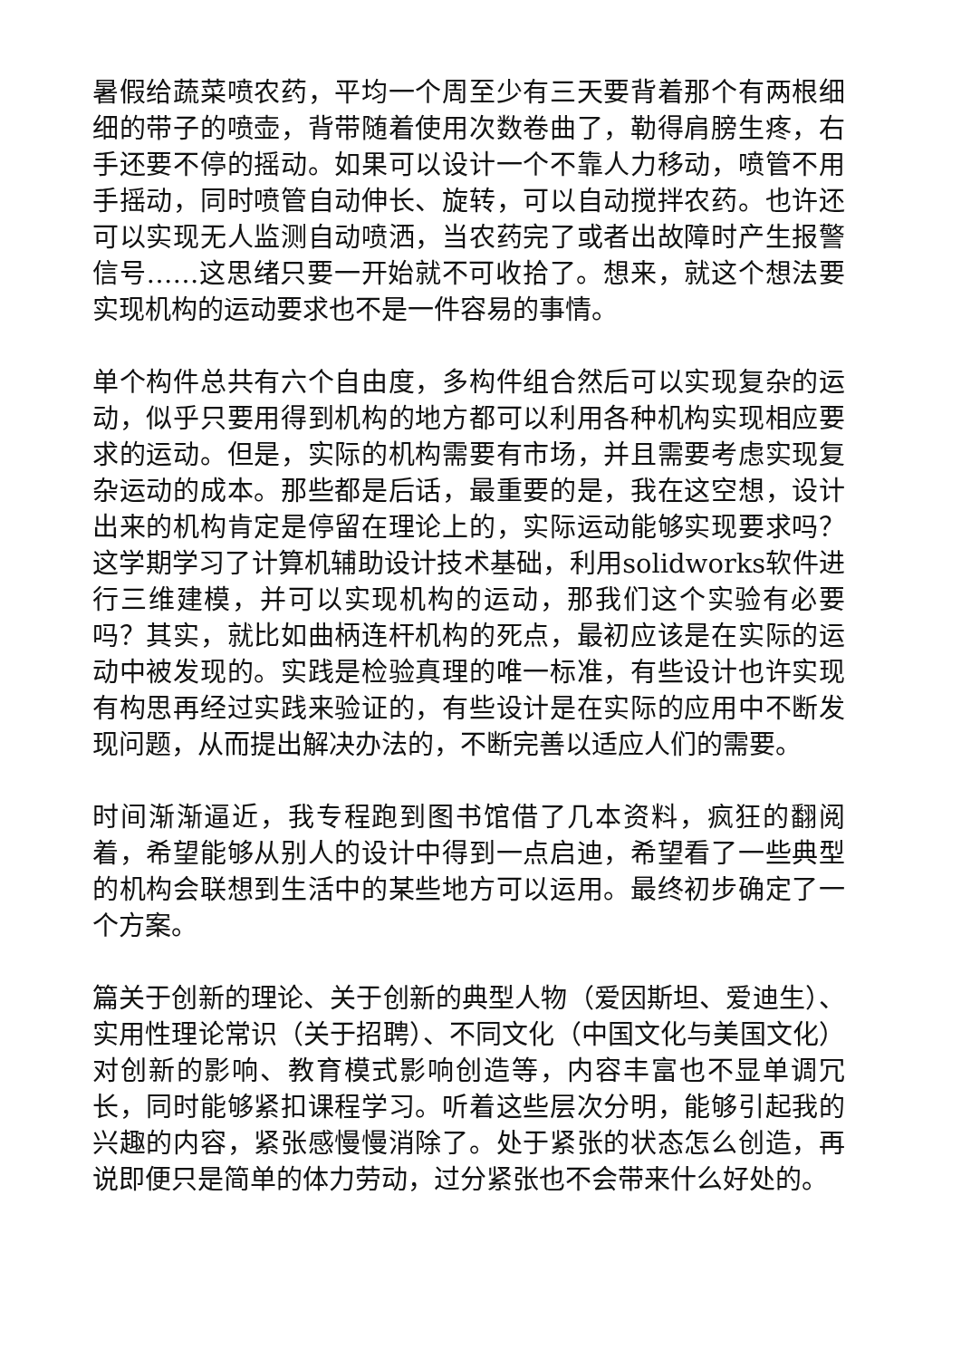暑假给蔬菜喷农药，平均一个周至少有三天要背着那个有两根细细的带子的喷壶，背带随着使用次数卷曲了，勒得肩膀生疼，右手还要不停的摇动。如果可以设计一个不靠人力移动，喷管不用手摇动，同时喷管自动伸长、旋转，可以自动搅拌农药。也许还可以实现无人监测自动喷洒，当农药完了或者出故障时产生报警信号……这思绪只要一开始就不可收拾了。想来，就这个想法要实现机构的运动要求也不是一件容易的事情。
单个构件总共有六个自由度，多构件组合然后可以实现复杂的运动，似乎只要用得到机构的地方都可以利用各种机构实现相应要求的运动。但是，实际的机构需要有市场，并且需要考虑实现复杂运动的成本。那些都是后话，最重要的是，我在这空想，设计出来的机构肯定是停留在理论上的，实际运动能够实现要求吗？这学期学习了计算机辅助设计技术基础，利用solidworks软件进行三维建模，并可以实现机构的运动，那我们这个实验有必要吗？其实，就比如曲柄连杆机构的死点，最初应该是在实际的运动中被发现的。实践是检验真理的唯一标准，有些设计也许实现有构思再经过实践来验证的，有些设计是在实际的应用中不断发现问题，从而提出解决办法的，不断完善以适应人们的需要。
时间渐渐逼近，我专程跑到图书馆借了几本资料，疯狂的翻阅着，希望能够从别人的设计中得到一点启迪，希望看了一些典型的机构会联想到生活中的某些地方可以运用。最终初步确定了一个方案。
篇关于创新的理论、关于创新的典型人物（爱因斯坦、爱迪生）、实用性理论常识（关于招聘）、不同文化（中国文化与美国文化）对创新的影响、教育模式影响创造等，内容丰富也不显单调冗长，同时能够紧扣课程学习。听着这些层次分明，能够引起我的兴趣的内容，紧张感慢慢消除了。处于紧张的状态怎么创造，再说即便只是简单的体力劳动，过分紧张也不会带来什么好处的。